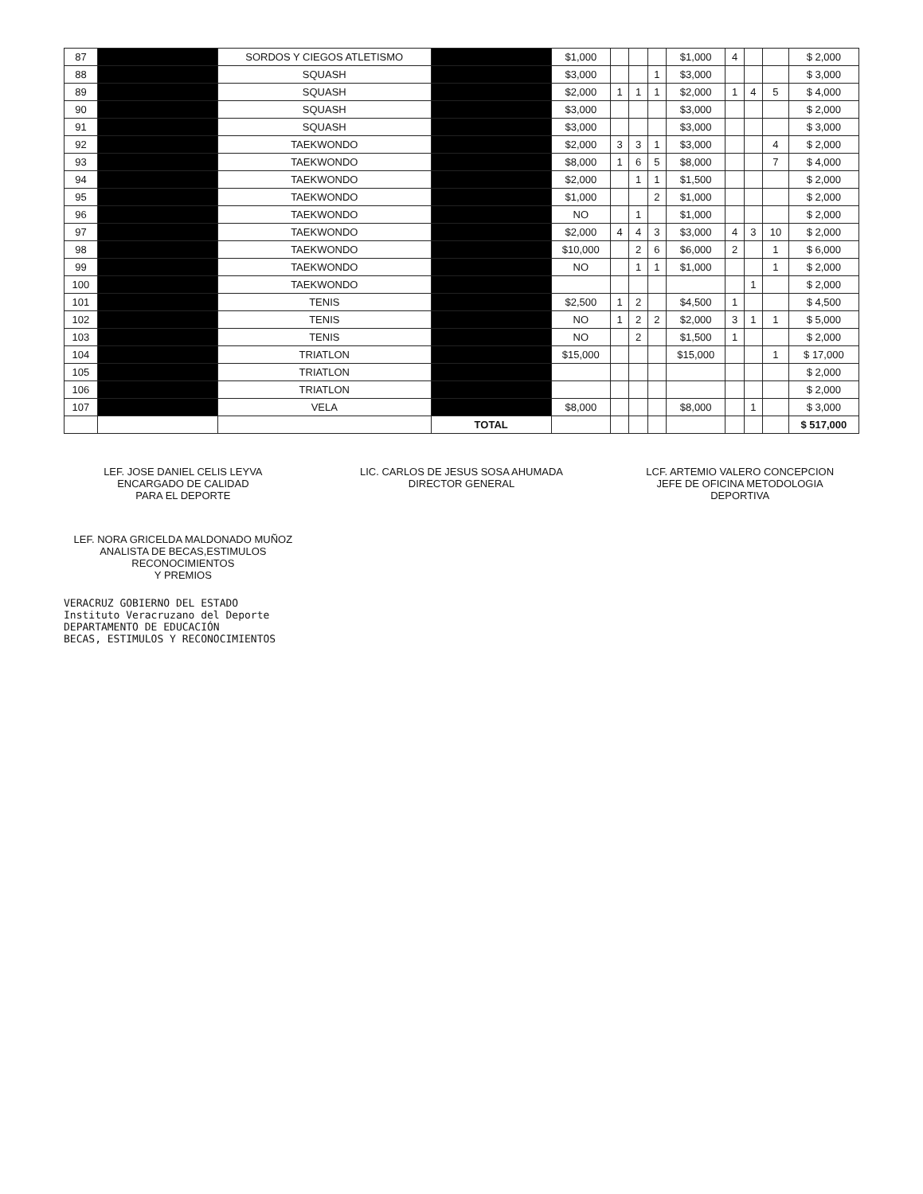| 87 | | SORDOS Y CIEGOS ATLETISMO | | $1,000 | | | | $1,000 | 4 | | | $ 2,000 |
| 88 | | SQUASH | | $3,000 | | | 1 | $3,000 | | | | $ 3,000 |
| 89 | | SQUASH | | $2,000 | 1 | 1 | 1 | $2,000 | 1 | 4 | 5 | $ 4,000 |
| 90 | | SQUASH | | $3,000 | | | | $3,000 | | | | $ 2,000 |
| 91 | | SQUASH | | $3,000 | | | | $3,000 | | | | $ 3,000 |
| 92 | | TAEKWONDO | | $2,000 | 3 | 3 | 1 | $3,000 | | | 4 | $ 2,000 |
| 93 | | TAEKWONDO | | $8,000 | 1 | 6 | 5 | $8,000 | | | 7 | $ 4,000 |
| 94 | | TAEKWONDO | | $2,000 | | 1 | 1 | $1,500 | | | | $ 2,000 |
| 95 | | TAEKWONDO | | $1,000 | | | 2 | $1,000 | | | | $ 2,000 |
| 96 | | TAEKWONDO | | NO | | 1 | | $1,000 | | | | $ 2,000 |
| 97 | | TAEKWONDO | | $2,000 | 4 | 4 | 3 | $3,000 | 4 | 3 | 10 | $ 2,000 |
| 98 | | TAEKWONDO | | $10,000 | | 2 | 6 | $6,000 | 2 | | 1 | $ 6,000 |
| 99 | | TAEKWONDO | | NO | | 1 | 1 | $1,000 | | | 1 | $ 2,000 |
| 100 | | TAEKWONDO | | | | | | | | 1 | | $ 2,000 |
| 101 | | TENIS | | $2,500 | 1 | 2 | | $4,500 | 1 | | | $ 4,500 |
| 102 | | TENIS | | NO | 1 | 2 | 2 | $2,000 | 3 | 1 | 1 | $ 5,000 |
| 103 | | TENIS | | NO | | 2 | | $1,500 | 1 | | | $ 2,000 |
| 104 | | TRIATLON | | $15,000 | | | | $15,000 | | | 1 | $ 17,000 |
| 105 | | TRIATLON | | | | | | | | | | $ 2,000 |
| 106 | | TRIATLON | | | | | | | | | | $ 2,000 |
| 107 | | VELA | | $8,000 | | | | $8,000 | | 1 | | $ 3,000 |
| | | | TOTAL | | | | | | | | | $ 517,000 |
LEF. JOSE DANIEL CELIS LEYVA
ENCARGADO DE CALIDAD
PARA EL DEPORTE
LIC. CARLOS DE JESUS SOSA AHUMADA
DIRECTOR GENERAL
LCF. ARTEMIO VALERO CONCEPCION
JEFE DE OFICINA METODOLOGIA
DEPORTIVA
LEF. NORA GRICELDA MALDONADO MUÑOZ
ANALISTA DE BECAS,ESTIMULOS RECONOCIMIENTOS
Y PREMIOS
VERACRUZ GOBIERNO DEL ESTADO
Instituto Veracruzano del Deporte
DEPARTAMENTO DE EDUCACIÓN
BECAS, ESTIMULOS Y RECONOCIMIENTOS